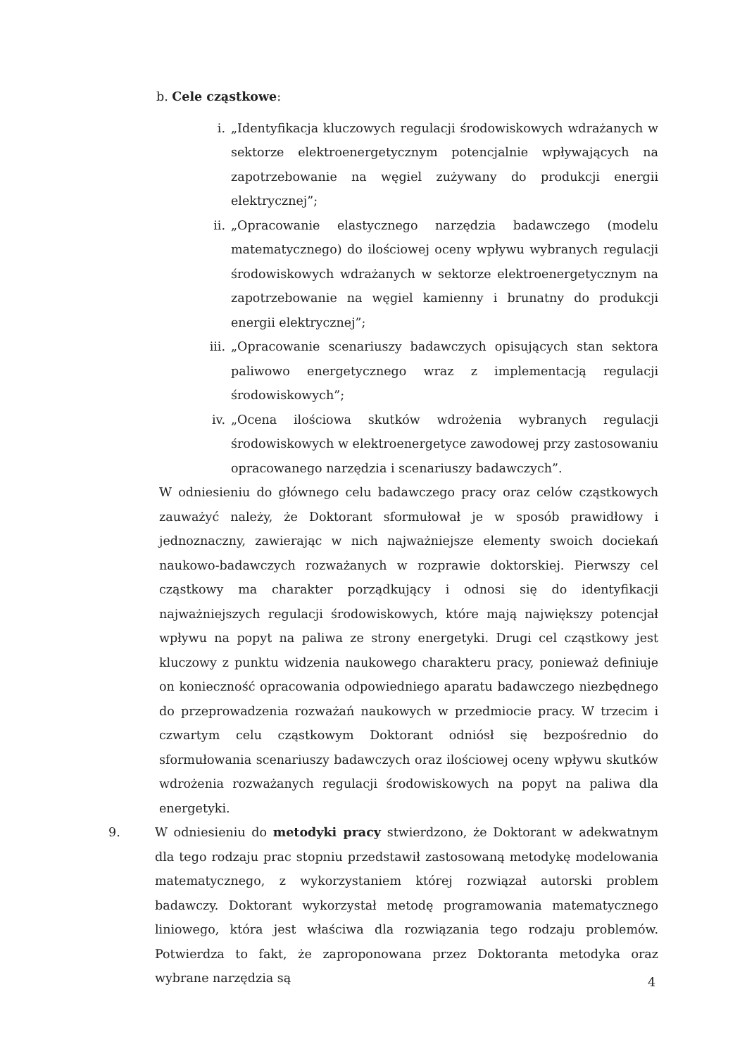b. Cele cząstkowe:
i. „Identyfikacja kluczowych regulacji środowiskowych wdrażanych w sektorze elektroenergetycznym potencjalnie wpływających na zapotrzebowanie na węgiel zużywany do produkcji energii elektrycznej”;
ii. „Opracowanie elastycznego narzędzia badawczego (modelu matematycznego) do ilościowej oceny wpływu wybranych regulacji środowiskowych wdrażanych w sektorze elektroenergetycznym na zapotrzebowanie na węgiel kamienny i brunatny do produkcji energii elektrycznej”;
iii.
„Opracowanie scenariuszy badawczych opisujących stan sektora paliwowo energetycznego wraz z implementacją regulacji środowiskowych”;
iv. „Ocena ilościowa skutków wdrożenia wybranych regulacji środowiskowych w elektroenergetyce zawodowej przy zastosowaniu opracowanego narzędzia i scenariuszy badawczych”.
W odniesieniu do głównego celu badawczego pracy oraz celów cząstkowych zauważyć należy, że Doktorant sformułował je w sposób prawidłowy i jednoznaczny, zawierając w nich najważniejsze elementy swoich dociekań naukowo-badawczych rozważanych w rozprawie doktorskiej. Pierwszy cel cząstkowy ma charakter porządkujący i odnosi się do identyfikacji najważniejszych regulacji środowiskowych, które mają największy potencjał wpływu na popyt na paliwa ze strony energetyki. Drugi cel cząstkowy jest kluczowy z punktu widzenia naukowego charakteru pracy, ponieważ definiuje on konieczność opracowania odpowiedniego aparatu badawczego niezbędnego do przeprowadzenia rozważań naukowych w przedmiocie pracy. W trzecim i czwartym celu cząstkowym Doktorant odniósł się bezpośrednio do sformułowania scenariuszy badawczych oraz ilościowej oceny wpływu skutków wdrożenia rozważanych regulacji środowiskowych na popyt na paliwa dla energetyki.
9. W odniesieniu do metodyki pracy stwierdzono, że Doktorant w adekwatnym dla tego rodzaju prac stopniu przedstawił zastosowaną metodykę modelowania matematycznego, z wykorzystaniem której rozwiązał autorski problem badawczy. Doktorant wykorzystał metodę programowania matematycznego liniowego, która jest właściwa dla rozwiązania tego rodzaju problemów. Potwierdza to fakt, że zaproponowana przez Doktoranta metodyka oraz wybrane narzędzia są
4